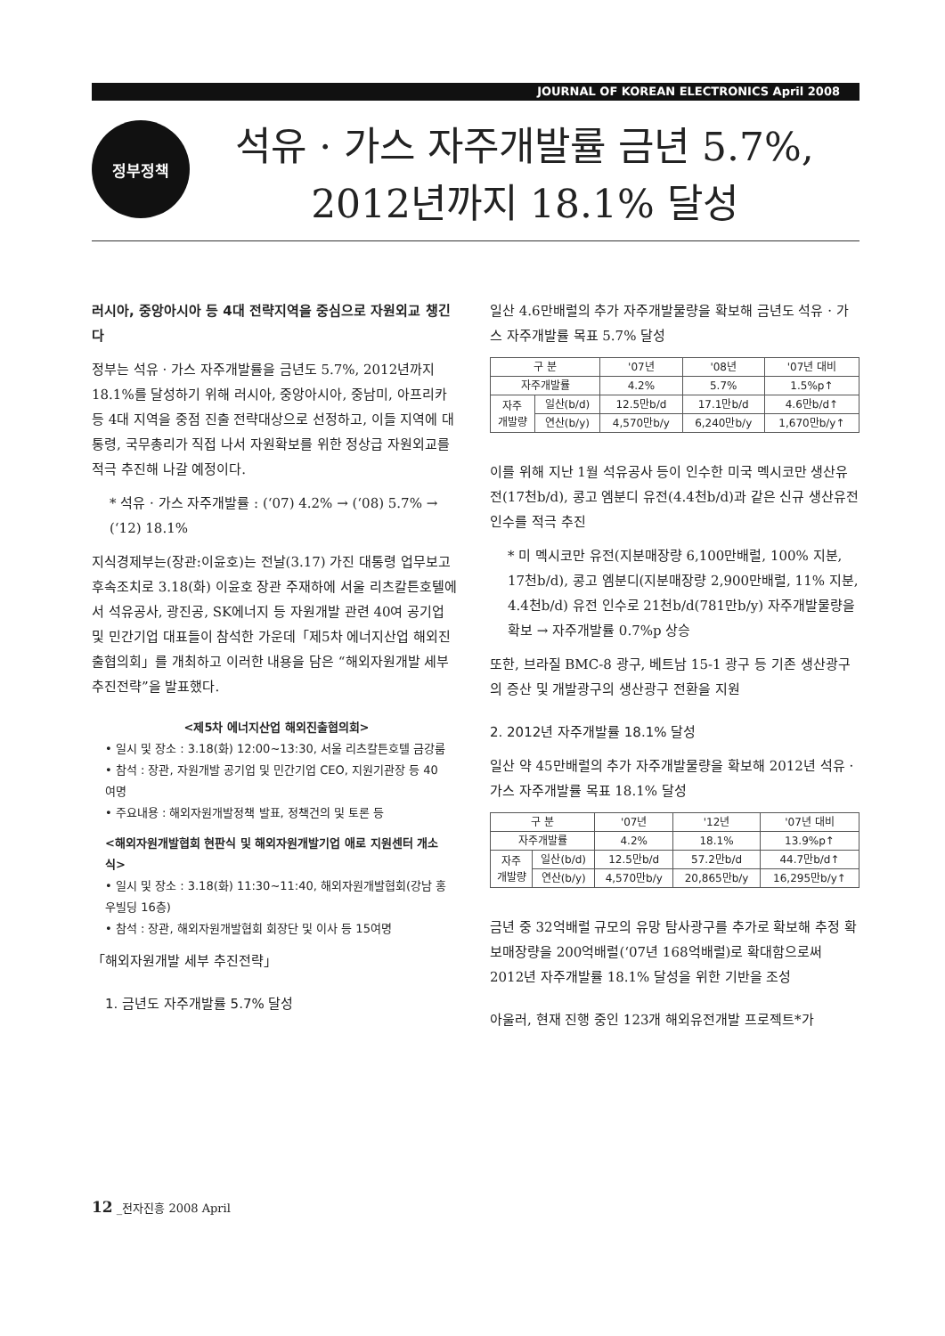JOURNAL OF KOREAN ELECTRONICS April 2008
정부정책
석유 · 가스 자주개발률 금년 5.7%,
2012년까지 18.1% 달성
러시아, 중앙아시아 등 4대 전략지역을 중심으로 자원외교 챙긴다
정부는 석유 · 가스 자주개발률을 금년도 5.7%, 2012년까지 18.1%를 달성하기 위해 러시아, 중앙아시아, 중남미, 아프리카 등 4대 지역을 중점 진출 전략대상으로 선정하고, 이들 지역에 대통령, 국무총리가 직접 나서 자원확보를 위한 정상급 자원외교를 적극 추진해 나갈 예정이다.
* 석유 · 가스 자주개발률 : (‘07) 4.2% → (‘08) 5.7% → (‘12) 18.1%
지식경제부는(장관:이윤호)는 전날(3.17) 가진 대통령 업무보고 후속조치로 3.18(화) 이윤호 장관 주재하에 서울 리츠칼튼호텔에서 석유공사, 광진공, SK에너지 등 자원개발 관련 40여 공기업 및 민간기업 대표들이 참석한 가운데「제5차 에너지산업 해외진출협의회」를 개최하고 이러한 내용을 담은 “해외자원개발 세부 추진전략”을 발표했다.
<제5차 에너지산업 해외진출협의회>
• 일시 및 장소 : 3.18(화) 12:00~13:30, 서울 리츠칼튼호텔 금강룸
• 참석 : 장관, 자원개발 공기업 및 민간기업 CEO, 지원기관장 등 40여명
• 주요내용 : 해외자원개발정책 발표, 정책건의 및 토론 등
<해외자원개발협회 현판식 및 해외자원개발기업 애로 지원센터 개소식>
• 일시 및 장소 : 3.18(화) 11:30~11:40, 해외자원개발협회(강남 홍우빌딩 16층)
• 참석 : 장관, 해외자원개발협회 회장단 및 이사 등 15여명
「해외자원개발 세부 추진전략」
1. 금년도 자주개발률 5.7% 달성
일산 4.6만배럴의 추가 자주개발물량을 확보해 금년도 석유 · 가스 자주개발률 목표 5.7% 달성
| 구 분 | | '07년 | '08년 | '07년 대비 |
| --- | --- | --- | --- | --- |
| 자주개발률 | | 4.2% | 5.7% | 1.5%p↑ |
| 자주 개발량 | 일산(b/d) | 12.5만b/d | 17.1만b/d | 4.6만b/d↑ |
| | 연산(b/y) | 4,570만b/y | 6,240만b/y | 1,670만b/y↑ |
이를 위해 지난 1월 석유공사 등이 인수한 미국 멕시코만 생산유전(17천b/d), 콩고 엠분디 유전(4.4천b/d)과 같은 신규 생산유전 인수를 적극 추진
* 미 멕시코만 유전(지분매장량 6,100만배럴, 100% 지분, 17천b/d), 콩고 엠분디(지분매장량 2,900만배럴, 11% 지분, 4.4천b/d) 유전 인수로 21천b/d(781만b/y) 자주개발물량을 확보 → 자주개발률 0.7%p 상승
또한, 브라질 BMC-8 광구, 베트남 15-1 광구 등 기존 생산광구의 증산 및 개발광구의 생산광구 전환을 지원
2. 2012년 자주개발률 18.1% 달성
일산 약 45만배럴의 추가 자주개발물량을 확보해 2012년 석유 · 가스 자주개발률 목표 18.1% 달성
| 구 분 | | '07년 | '12년 | '07년 대비 |
| --- | --- | --- | --- | --- |
| 자주개발률 | | 4.2% | 18.1% | 13.9%p↑ |
| 자주 개발량 | 일산(b/d) | 12.5만b/d | 57.2만b/d | 44.7만b/d↑ |
| | 연산(b/y) | 4,570만b/y | 20,865만b/y | 16,295만b/y↑ |
금년 중 32억배럴 규모의 유망 탐사광구를 추가로 확보해 추정 확보매장량을 200억배럴(‘07년 168억배럴)로 확대함으로써 2012년 자주개발률 18.1% 달성을 위한 기반을 조성
아울러, 현재 진행 중인 123개 해외유전개발 프로젝트*가
12 _전자진흥 2008 April